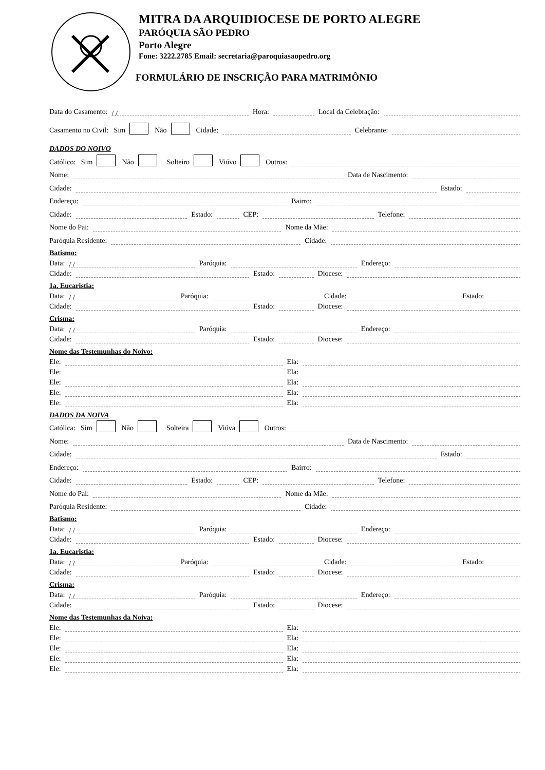MITRA DA ARQUIDIOCESE DE PORTO ALEGRE
PARÓQUIA SÃO PEDRO
Porto Alegre
Fone: 3222.2785 Email: secretaria@paroquiasaopedro.org
FORMULÁRIO DE INSCRIÇÃO PARA MATRIMÔNIO
Data do Casamento: / / Hora: Local da Celebração:
Casamento no Civil: Sim Não Cidade: Celebrante:
DADOS DO NOIVO
Católico: Sim Não Solteiro Viúvo Outros:
Nome: Data de Nascimento:
Cidade: Estado:
Endereço: Bairro:
Cidade: Estado: CEP: Telefone:
Nome do Pai: Nome da Mãe:
Paróquia Residente: Cidade:
Batismo:
Data: / / Paróquia: Endereço:
Cidade: Estado: Diocese:
1a. Eucaristia:
Data: / / Paróquia: Cidade: Estado:
Cidade: Estado: Diocese:
Crisma:
Data: / / Paróquia: Endereço:
Cidade: Estado: Diocese:
Nome das Testemunhas do Noivo:
Ele: Ela:
Ele: Ela:
Ele: Ela:
Ele: Ela:
Ele: Ela:
DADOS DA NOIVA
Católica: Sim Não Solteira Viúva Outros:
Nome: Data de Nascimento:
Cidade: Estado:
Endereço: Bairro:
Cidade: Estado: CEP: Telefone:
Nome do Pai: Nome da Mãe:
Paróquia Residente: Cidade:
Batismo:
Data: / / Paróquia: Endereço:
Cidade: Estado: Diocese:
1a. Eucaristia:
Data: / / Paróquia: Cidade: Estado:
Cidade: Estado: Diocese:
Crisma:
Data: / / Paróquia: Endereço:
Cidade: Estado: Diocese:
Nome das Testemunhas da Noiva:
Ele: Ela:
Ele: Ela:
Ele: Ela:
Ele: Ela:
Ele: Ela: